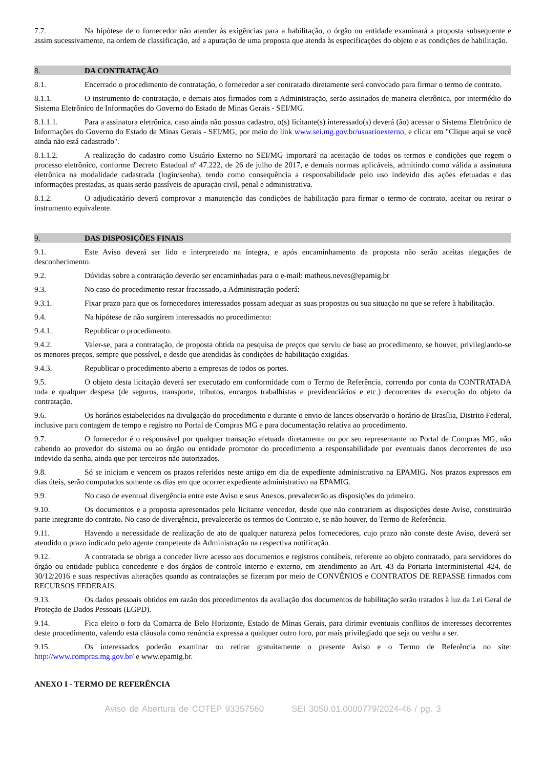7.7. Na hipótese de o fornecedor não atender às exigências para a habilitação, o órgão ou entidade examinará a proposta subsequente e assim sucessivamente, na ordem de classificação, até a apuração de uma proposta que atenda às especificações do objeto e as condições de habilitação.
8. DA CONTRATAÇÃO
8.1. Encerrado o procedimento de contratação, o fornecedor a ser contratado diretamente será convocado para firmar o termo de contrato.
8.1.1. O instrumento de contratação, e demais atos firmados com a Administração, serão assinados de maneira eletrônica, por intermédio do Sistema Eletrônico de Informações do Governo do Estado de Minas Gerais - SEI/MG.
8.1.1.1. Para a assinatura eletrônica, caso ainda não possua cadastro, o(s) licitante(s) interessado(s) deverá (ão) acessar o Sistema Eletrônico de Informações do Governo do Estado de Minas Gerais - SEI/MG, por meio do link www.sei.mg.gov.br/usuarioexterno, e clicar em "Clique aqui se você ainda não está cadastrado".
8.1.1.2. A realização do cadastro como Usuário Externo no SEI/MG importará na aceitação de todos os termos e condições que regem o processo eletrônico, conforme Decreto Estadual nº 47.222, de 26 de julho de 2017, e demais normas aplicáveis, admitindo como válida a assinatura eletrônica na modalidade cadastrada (login/senha), tendo como consequência a responsabilidade pelo uso indevido das ações efetuadas e das informações prestadas, as quais serão passíveis de apuração civil, penal e administrativa.
8.1.2. O adjudicatário deverá comprovar a manutenção das condições de habilitação para firmar o termo de contrato, aceitar ou retirar o instrumento equivalente.
9. DAS DISPOSIÇÕES FINAIS
9.1. Este Aviso deverá ser lido e interpretado na íntegra, e após encaminhamento da proposta não serão aceitas alegações de desconhecimento.
9.2. Dúvidas sobre a contratação deverão ser encaminhadas para o e-mail: matheus.neves@epamig.br
9.3. No caso do procedimento restar fracassado, a Administração poderá:
9.3.1. Fixar prazo para que os fornecedores interessados possam adequar as suas propostas ou sua situação no que se refere à habilitação.
9.4. Na hipótese de não surgirem interessados no procedimento:
9.4.1. Republicar o procedimento.
9.4.2. Valer-se, para a contratação, de proposta obtida na pesquisa de preços que serviu de base ao procedimento, se houver, privilegiando-se os menores preços, sempre que possível, e desde que atendidas às condições de habilitação exigidas.
9.4.3. Republicar o procedimento aberto a empresas de todos os portes.
9.5. O objeto desta licitação deverá ser executado em conformidade com o Termo de Referência, correndo por conta da CONTRATADA toda e qualquer despesa (de seguros, transporte, tributos, encargos trabalhistas e previdenciários e etc.) decorrentes da execução do objeto da contratação.
9.6. Os horários estabelecidos na divulgação do procedimento e durante o envio de lances observarão o horário de Brasília, Distrito Federal, inclusive para contagem de tempo e registro no Portal de Compras MG e para documentação relativa ao procedimento.
9.7. O fornecedor é o responsável por qualquer transação efetuada diretamente ou por seu representante no Portal de Compras MG, não cabendo ao provedor do sistema ou ao órgão ou entidade promotor do procedimento a responsabilidade por eventuais danos decorrentes de uso indevido da senha, ainda que por terceiros não autorizados.
9.8. Só se iniciam e vencem os prazos referidos neste artigo em dia de expediente administrativo na EPAMIG. Nos prazos expressos em dias úteis, serão computados somente os dias em que ocorrer expediente administrativo na EPAMIG.
9.9. No caso de eventual divergência entre este Aviso e seus Anexos, prevalecerão as disposições do primeiro.
9.10. Os documentos e a proposta apresentados pelo licitante vencedor, desde que não contrariem as disposições deste Aviso, constituirão parte integrante do contrato. No caso de divergência, prevalecerão os termos do Contrato e, se não houver, do Termo de Referência.
9.11. Havendo a necessidade de realização de ato de qualquer natureza pelos fornecedores, cujo prazo não conste deste Aviso, deverá ser atendido o prazo indicado pelo agente competente da Administração na respectiva notificação.
9.12. A contratada se obriga a conceder livre acesso aos documentos e registros contábeis, referente ao objeto contratado, para servidores do órgão ou entidade publica concedente e dos órgãos de controle interno e externo, em atendimento ao Art. 43 da Portaria Interministerial 424, de 30/12/2016 e suas respectivas alterações quando as contratações se fizeram por meio de CONVÊNIOS e CONTRATOS DE REPASSE firmados com RECURSOS FEDERAIS.
9.13. Os dados pessoais obtidos em razão dos procedimentos da avaliação dos documentos de habilitação serão tratados à luz da Lei Geral de Proteção de Dados Pessoais (LGPD).
9.14. Fica eleito o foro da Comarca de Belo Horizonte, Estado de Minas Gerais, para dirimir eventuais conflitos de interesses decorrentes deste procedimento, valendo esta cláusula como renúncia expressa a qualquer outro foro, por mais privilegiado que seja ou venha a ser.
9.15. Os interessados poderão examinar ou retirar gratuitamente o presente Aviso e o Termo de Referência no site: http://www.compras.mg.gov.br/ e www.epamig.br.
ANEXO I - TERMO DE REFERÊNCIA
Aviso de Abertura de COTEP 93357560 SEI 3050.01.0000779/2024-46 / pg. 3